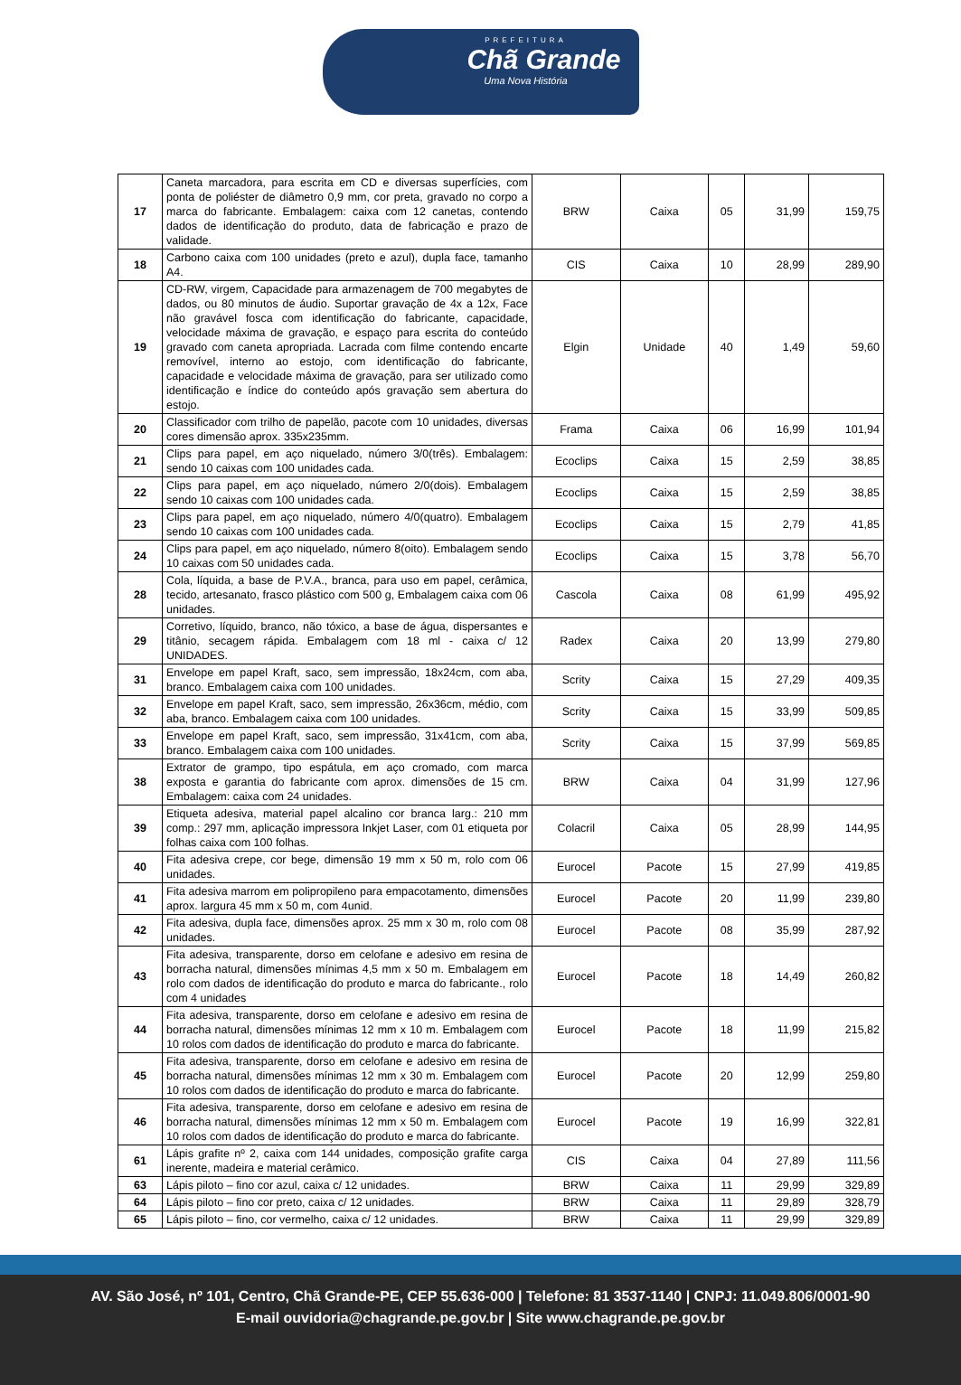PREFEITURA
Chã Grande
Uma Nova História
| 17 | Caneta marcadora, para escrita em CD e diversas superfícies, com ponta de poliéster de diâmetro 0,9 mm, cor preta, gravado no corpo a marca do fabricante. Embalagem: caixa com 12 canetas, contendo dados de identificação do produto, data de fabricação e prazo de validade. | BRW | Caixa | 05 | 31,99 | 159,75 |
| 18 | Carbono caixa com 100 unidades (preto e azul), dupla face, tamanho A4. | CIS | Caixa | 10 | 28,99 | 289,90 |
| 19 | CD-RW, virgem, Capacidade para armazenagem de 700 megabytes de dados, ou 80 minutos de áudio. Suportar gravação de 4x a 12x, Face não gravável fosca com identificação do fabricante, capacidade, velocidade máxima de gravação, e espaço para escrita do conteúdo gravado com caneta apropriada. Lacrada com filme contendo encarte removível, interno ao estojo, com identificação do fabricante, capacidade e velocidade máxima de gravação, para ser utilizado como identificação e índice do conteúdo após gravação sem abertura do estojo. | Elgin | Unidade | 40 | 1,49 | 59,60 |
| 20 | Classificador com trilho de papelão, pacote com 10 unidades, diversas cores dimensão aprox. 335x235mm. | Frama | Caixa | 06 | 16,99 | 101,94 |
| 21 | Clips para papel, em aço niquelado, número 3/0(três). Embalagem: sendo 10 caixas com 100 unidades cada. | Ecoclips | Caixa | 15 | 2,59 | 38,85 |
| 22 | Clips para papel, em aço niquelado, número 2/0(dois). Embalagem sendo 10 caixas com 100 unidades cada. | Ecoclips | Caixa | 15 | 2,59 | 38,85 |
| 23 | Clips para papel, em aço niquelado, número 4/0(quatro). Embalagem sendo 10 caixas com 100 unidades cada. | Ecoclips | Caixa | 15 | 2,79 | 41,85 |
| 24 | Clips para papel, em aço niquelado, número 8(oito). Embalagem sendo 10 caixas com 50 unidades cada. | Ecoclips | Caixa | 15 | 3,78 | 56,70 |
| 28 | Cola, líquida, a base de P.V.A., branca, para uso em papel, cerâmica, tecido, artesanato, frasco plástico com 500 g, Embalagem caixa com 06 unidades. | Cascola | Caixa | 08 | 61,99 | 495,92 |
| 29 | Corretivo, líquido, branco, não tóxico, a base de água, dispersantes e titânio, secagem rápida. Embalagem com 18 ml - caixa c/ 12 UNIDADES. | Radex | Caixa | 20 | 13,99 | 279,80 |
| 31 | Envelope em papel Kraft, saco, sem impressão, 18x24cm, com aba, branco. Embalagem caixa com 100 unidades. | Scrity | Caixa | 15 | 27,29 | 409,35 |
| 32 | Envelope em papel Kraft, saco, sem impressão, 26x36cm, médio, com aba, branco. Embalagem caixa com 100 unidades. | Scrity | Caixa | 15 | 33,99 | 509,85 |
| 33 | Envelope em papel Kraft, saco, sem impressão, 31x41cm, com aba, branco. Embalagem caixa com 100 unidades. | Scrity | Caixa | 15 | 37,99 | 569,85 |
| 38 | Extrator de grampo, tipo espátula, em aço cromado, com marca exposta e garantia do fabricante com aprox. dimensões de 15 cm. Embalagem: caixa com 24 unidades. | BRW | Caixa | 04 | 31,99 | 127,96 |
| 39 | Etiqueta adesiva, material papel alcalino cor branca larg.: 210 mm comp.: 297 mm, aplicação impressora Inkjet Laser, com 01 etiqueta por folhas caixa com 100 folhas. | Colacril | Caixa | 05 | 28,99 | 144,95 |
| 40 | Fita adesiva crepe, cor bege, dimensão 19 mm x 50 m, rolo com 06 unidades. | Eurocel | Pacote | 15 | 27,99 | 419,85 |
| 41 | Fita adesiva marrom em polipropileno para empacotamento, dimensões aprox. largura 45 mm x 50 m, com 4unid. | Eurocel | Pacote | 20 | 11,99 | 239,80 |
| 42 | Fita adesiva, dupla face, dimensões aprox. 25 mm x 30 m, rolo com 08 unidades. | Eurocel | Pacote | 08 | 35,99 | 287,92 |
| 43 | Fita adesiva, transparente, dorso em celofane e adesivo em resina de borracha natural, dimensões mínimas 4,5 mm x 50 m. Embalagem em rolo com dados de identificação do produto e marca do fabricante., rolo com 4 unidades | Eurocel | Pacote | 18 | 14,49 | 260,82 |
| 44 | Fita adesiva, transparente, dorso em celofane e adesivo em resina de borracha natural, dimensões mínimas 12 mm x 10 m. Embalagem com 10 rolos com dados de identificação do produto e marca do fabricante. | Eurocel | Pacote | 18 | 11,99 | 215,82 |
| 45 | Fita adesiva, transparente, dorso em celofane e adesivo em resina de borracha natural, dimensões mínimas 12 mm x 30 m. Embalagem com 10 rolos com dados de identificação do produto e marca do fabricante. | Eurocel | Pacote | 20 | 12,99 | 259,80 |
| 46 | Fita adesiva, transparente, dorso em celofane e adesivo em resina de borracha natural, dimensões mínimas 12 mm x 50 m. Embalagem com 10 rolos com dados de identificação do produto e marca do fabricante. | Eurocel | Pacote | 19 | 16,99 | 322,81 |
| 61 | Lápis grafite nº 2, caixa com 144 unidades, composição grafite carga inerente, madeira e material cerâmico. | CIS | Caixa | 04 | 27,89 | 111,56 |
| 63 | Lápis piloto – fino cor azul, caixa c/ 12 unidades. | BRW | Caixa | 11 | 29,99 | 329,89 |
| 64 | Lápis piloto – fino cor preto, caixa c/ 12 unidades. | BRW | Caixa | 11 | 29,89 | 328,79 |
| 65 | Lápis piloto – fino, cor vermelho, caixa c/ 12 unidades. | BRW | Caixa | 11 | 29,99 | 329,89 |
AV. São José, nº 101, Centro, Chã Grande-PE, CEP 55.636-000 | Telefone: 81 3537-1140 | CNPJ: 11.049.806/0001-90
E-mail ouvidoria@chagrande.pe.gov.br | Site www.chagrande.pe.gov.br